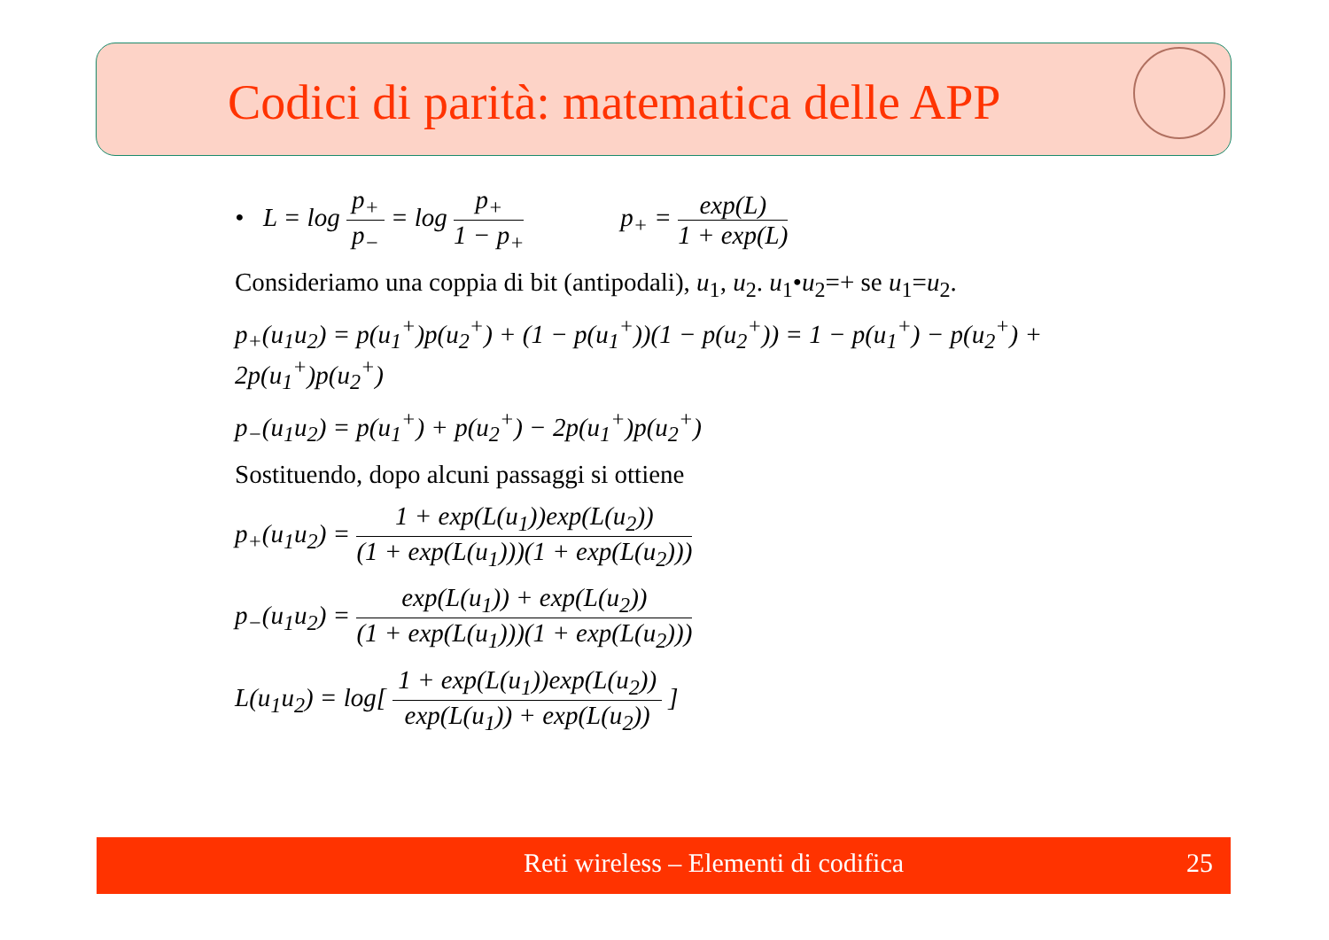Codici di parità: matematica delle APP
• L = log p<sub>+</sub> p<sub>−</sub> = log p<sub>+</sub> 1 − p<sub>+</sub> p<sub>+</sub> = exp(L) 1 + exp(L)
Consideriamo una coppia di bit (antipodali), u<sub>1</sub>, u<sub>2</sub>. u<sub>1</sub>•u<sub>2</sub>=+ se u<sub>1</sub>=u<sub>2</sub>.
p<sub>+</sub>(u<sub>1</sub>u<sub>2</sub>) = p(u<sub>1</sub><sup>+</sup>)p(u<sub>2</sub><sup>+</sup>) + (1 − p(u<sub>1</sub><sup>+</sup>))(1 − p(u<sub>2</sub><sup>+</sup>)) = 1 − p(u<sub>1</sub><sup>+</sup>) − p(u<sub>2</sub><sup>+</sup>) + 2p(u<sub>1</sub><sup>+</sup>)p(u<sub>2</sub><sup>+</sup>)
p<sub>−</sub>(u<sub>1</sub>u<sub>2</sub>) = p(u<sub>1</sub><sup>+</sup>) + p(u<sub>2</sub><sup>+</sup>) − 2p(u<sub>1</sub><sup>+</sup>)p(u<sub>2</sub><sup>+</sup>)
Sostituendo, dopo alcuni passaggi si ottiene
p<sub>+</sub>(u<sub>1</sub>u<sub>2</sub>) = 1 + exp(L(u<sub>1</sub>))exp(L(u<sub>2</sub>)) (1 + exp(L(u<sub>1</sub>)))(1 + exp(L(u<sub>2</sub>)))
p<sub>−</sub>(u<sub>1</sub>u<sub>2</sub>) = exp(L(u<sub>1</sub>)) + exp(L(u<sub>2</sub>)) (1 + exp(L(u<sub>1</sub>)))(1 + exp(L(u<sub>2</sub>)))
L(u<sub>1</sub>u<sub>2</sub>) = log[ 1 + exp(L(u<sub>1</sub>))exp(L(u<sub>2</sub>)) exp(L(u<sub>1</sub>)) + exp(L(u<sub>2</sub>)) ]
Reti wireless – Elementi di codifica 25